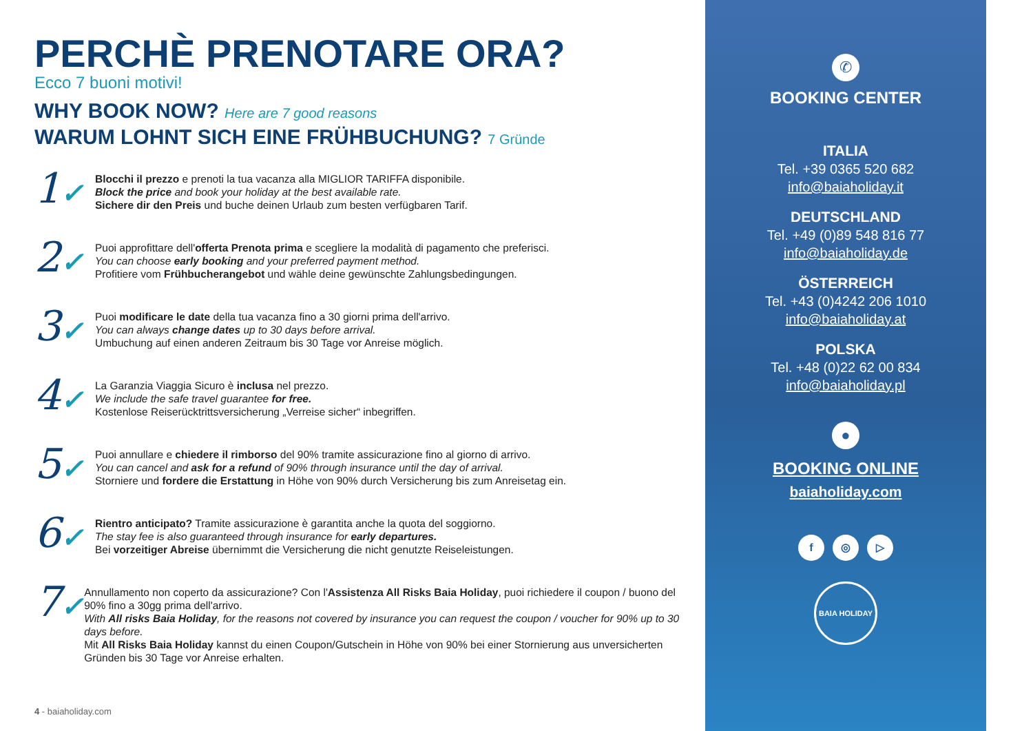PERCHÈ PRENOTARE ORA?
Ecco 7 buoni motivi!
WHY BOOK NOW? Here are 7 good reasons
WARUM LOHNT SICH EINE FRÜHBUCHUNG? 7 Gründe
1✓
Blocchi il prezzo e prenoti la tua vacanza alla MIGLIOR TARIFFA disponibile.
Block the price and book your holiday at the best available rate.
Sichere dir den Preis und buche deinen Urlaub zum besten verfügbaren Tarif.
2✓
Puoi approfittare dell'offerta Prenota prima e scegliere la modalità di pagamento che preferisci.
You can choose early booking and your preferred payment method.
Profitiere vom Frühbucherangebot und wähle deine gewünschte Zahlungsbedingungen.
3✓
Puoi modificare le date della tua vacanza fino a 30 giorni prima dell'arrivo.
You can always change dates up to 30 days before arrival.
Umbuchung auf einen anderen Zeitraum bis 30 Tage vor Anreise möglich.
4✓
La Garanzia Viaggia Sicuro è inclusa nel prezzo.
We include the safe travel guarantee for free.
Kostenlose Reiserücktrittsversicherung „Verreise sicher“ inbegriffen.
5✓
Puoi annullare e chiedere il rimborso del 90% tramite assicurazione fino al giorno di arrivo.
You can cancel and ask for a refund of 90% through insurance until the day of arrival.
Storniere und fordere die Erstattung in Höhe von 90% durch Versicherung bis zum Anreisetag ein.
6✓
Rientro anticipato? Tramite assicurazione è garantita anche la quota del soggiorno.
The stay fee is also guaranteed through insurance for early departures.
Bei vorzeitiger Abreise übernimmt die Versicherung die nicht genutzte Reiseleistungen.
7✓
Annullamento non coperto da assicurazione? Con l'Assistenza All Risks Baia Holiday, puoi richiedere il coupon / buono del 90% fino a 30gg prima dell'arrivo.
With All risks Baia Holiday, for the reasons not covered by insurance you can request the coupon / voucher for 90% up to 30 days before.
Mit All Risks Baia Holiday kannst du einen Coupon/Gutschein in Höhe von 90% bei einer Stornierung aus unversicherten Gründen bis 30 Tage vor Anreise erhalten.
4 - baiaholiday.com
✆
BOOKING CENTER
ITALIA
Tel. +39 0365 520 682
info@baiaholiday.it
DEUTSCHLAND
Tel. +49 (0)89 548 816 77
info@baiaholiday.de
ÖSTERREICH
Tel. +43 (0)4242 206 1010
info@baiaholiday.at
POLSKA
Tel. +48 (0)22 62 00 834
info@baiaholiday.pl
●
BOOKING ONLINE
baiaholiday.com
f ◎ ▷
BAIA HOLIDAY